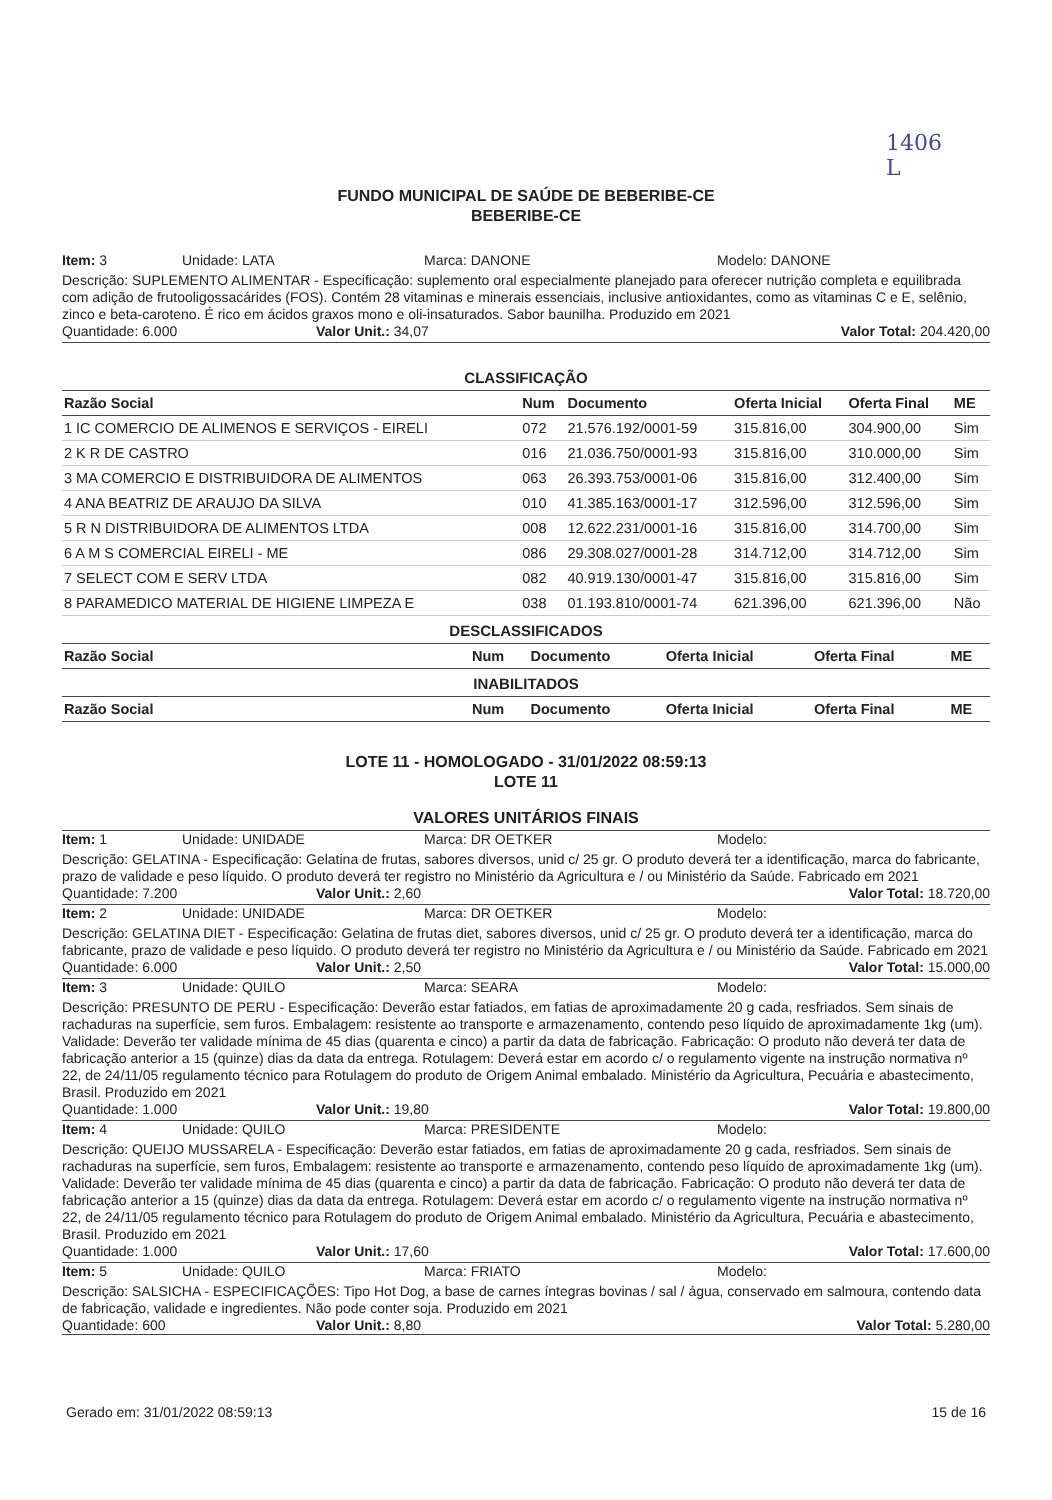1406
L
FUNDO MUNICIPAL DE SAÚDE DE BEBERIBE-CE
BEBERIBE-CE
Item: 3 Unidade: LATA Marca: DANONE Modelo: DANONE
Descrição: SUPLEMENTO ALIMENTAR - Especificação: suplemento oral especialmente planejado para oferecer nutrição completa e equilibrada com adição de frutooligossacárides (FOS). Contém 28 vitaminas e minerais essenciais, inclusive antioxidantes, como as vitaminas C e E, selênio, zinco e beta-caroteno. É rico em ácidos graxos mono e oli-insaturados. Sabor baunilha. Produzido em 2021
Quantidade: 6.000 Valor Unit.: 34,07 Valor Total: 204.420,00
CLASSIFICAÇÃO
| Razão Social | Num | Documento | Oferta Inicial | Oferta Final | ME |
| --- | --- | --- | --- | --- | --- |
| 1 IC COMERCIO DE ALIMENOS E SERVIÇOS - EIRELI | 072 | 21.576.192/0001-59 | 315.816,00 | 304.900,00 | Sim |
| 2 K R DE CASTRO | 016 | 21.036.750/0001-93 | 315.816,00 | 310.000,00 | Sim |
| 3 MA COMERCIO E DISTRIBUIDORA DE ALIMENTOS | 063 | 26.393.753/0001-06 | 315.816,00 | 312.400,00 | Sim |
| 4 ANA BEATRIZ DE ARAUJO DA SILVA | 010 | 41.385.163/0001-17 | 312.596,00 | 312.596,00 | Sim |
| 5 R N DISTRIBUIDORA DE ALIMENTOS LTDA | 008 | 12.622.231/0001-16 | 315.816,00 | 314.700,00 | Sim |
| 6 A M S COMERCIAL EIRELI - ME | 086 | 29.308.027/0001-28 | 314.712,00 | 314.712,00 | Sim |
| 7 SELECT COM E SERV LTDA | 082 | 40.919.130/0001-47 | 315.816,00 | 315.816,00 | Sim |
| 8 PARAMEDICO MATERIAL DE HIGIENE LIMPEZA E | 038 | 01.193.810/0001-74 | 621.396,00 | 621.396,00 | Não |
DESCLASSIFICADOS
| Razão Social | Num | Documento | Oferta Inicial | Oferta Final | ME |
| --- | --- | --- | --- | --- | --- |
INABILITADOS
| Razão Social | Num | Documento | Oferta Inicial | Oferta Final | ME |
| --- | --- | --- | --- | --- | --- |
LOTE 11 - HOMOLOGADO - 31/01/2022 08:59:13
LOTE 11
VALORES UNITÁRIOS FINAIS
Item: 1 Unidade: UNIDADE Marca: DR OETKER Modelo:
Descrição: GELATINA - Especificação: Gelatina de frutas, sabores diversos, unid c/ 25 gr. O produto deverá ter a identificação, marca do fabricante, prazo de validade e peso líquido. O produto deverá ter registro no Ministério da Agricultura e / ou Ministério da Saúde. Fabricado em 2021
Quantidade: 7.200 Valor Unit.: 2,60 Valor Total: 18.720,00
Item: 2 Unidade: UNIDADE Marca: DR OETKER Modelo:
Descrição: GELATINA DIET - Especificação: Gelatina de frutas diet, sabores diversos, unid c/ 25 gr. O produto deverá ter a identificação, marca do fabricante, prazo de validade e peso líquido. O produto deverá ter registro no Ministério da Agricultura e / ou Ministério da Saúde. Fabricado em 2021
Quantidade: 6.000 Valor Unit.: 2,50 Valor Total: 15.000,00
Item: 3 Unidade: QUILO Marca: SEARA Modelo:
Descrição: PRESUNTO DE PERU - Especificação: Deverão estar fatiados, em fatias de aproximadamente 20 g cada, resfriados. Sem sinais de rachaduras na superfície, sem furos. Embalagem: resistente ao transporte e armazenamento, contendo peso líquido de aproximadamente 1kg (um). Validade: Deverão ter validade mínima de 45 dias (quarenta e cinco) a partir da data de fabricação. Fabricação: O produto não deverá ter data de fabricação anterior a 15 (quinze) dias da data da entrega. Rotulagem: Deverá estar em acordo c/ o regulamento vigente na instrução normativa nº 22, de 24/11/05 regulamento técnico para Rotulagem do produto de Origem Animal embalado. Ministério da Agricultura, Pecuária e abastecimento, Brasil. Produzido em 2021
Quantidade: 1.000 Valor Unit.: 19,80 Valor Total: 19.800,00
Item: 4 Unidade: QUILO Marca: PRESIDENTE Modelo:
Descrição: QUEIJO MUSSARELA - Especificação: Deverão estar fatiados, em fatias de aproximadamente 20 g cada, resfriados. Sem sinais de rachaduras na superfície, sem furos, Embalagem: resistente ao transporte e armazenamento, contendo peso líquido de aproximadamente 1kg (um). Validade: Deverão ter validade mínima de 45 dias (quarenta e cinco) a partir da data de fabricação. Fabricação: O produto não deverá ter data de fabricação anterior a 15 (quinze) dias da data da entrega. Rotulagem: Deverá estar em acordo c/ o regulamento vigente na instrução normativa nº 22, de 24/11/05 regulamento técnico para Rotulagem do produto de Origem Animal embalado. Ministério da Agricultura, Pecuária e abastecimento, Brasil. Produzido em 2021
Quantidade: 1.000 Valor Unit.: 17,60 Valor Total: 17.600,00
Item: 5 Unidade: QUILO Marca: FRIATO Modelo:
Descrição: SALSICHA - ESPECIFICAÇÕES: Tipo Hot Dog, a base de carnes íntegras bovinas / sal / água, conservado em salmoura, contendo data de fabricação, validade e ingredientes. Não pode conter soja. Produzido em 2021
Quantidade: 600 Valor Unit.: 8,80 Valor Total: 5.280,00
Gerado em: 31/01/2022 08:59:13 15 de 16